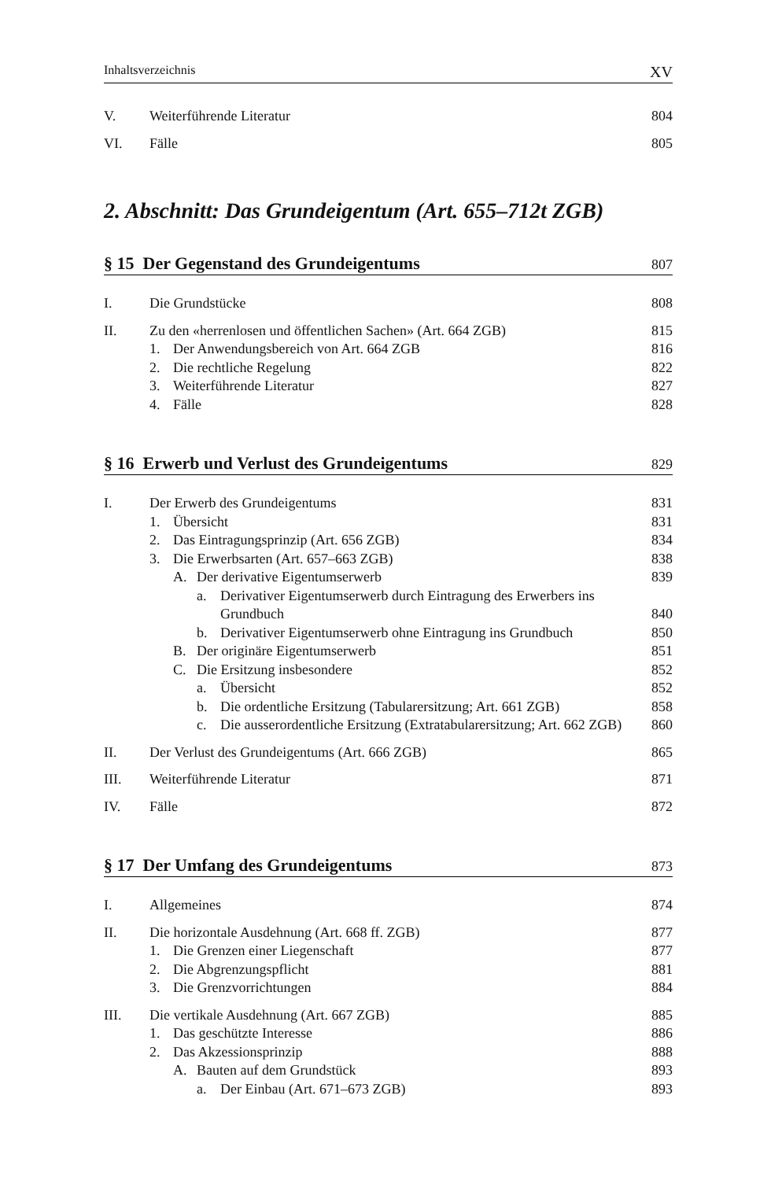Inhaltsverzeichnis XV
V. Weiterführende Literatur 804
VI. Fälle 805
2. Abschnitt: Das Grundeigentum (Art. 655–712t ZGB)
§ 15 Der Gegenstand des Grundeigentums 807
I. Die Grundstücke 808
II. Zu den «herrenlosen und öffentlichen Sachen» (Art. 664 ZGB) 815
1. Der Anwendungsbereich von Art. 664 ZGB 816
2. Die rechtliche Regelung 822
3. Weiterführende Literatur 827
4. Fälle 828
§ 16 Erwerb und Verlust des Grundeigentums 829
I. Der Erwerb des Grundeigentums 831
1. Übersicht 831
2. Das Eintragungsprinzip (Art. 656 ZGB) 834
3. Die Erwerbsarten (Art. 657–663 ZGB) 838
A. Der derivative Eigentumserwerb 839
a. Derivativer Eigentumserwerb durch Eintragung des Erwerbers ins Grundbuch 840
b. Derivativer Eigentumserwerb ohne Eintragung ins Grundbuch 850
B. Der originäre Eigentumserwerb 851
C. Die Ersitzung insbesondere 852
a. Übersicht 852
b. Die ordentliche Ersitzung (Tabularersitzung; Art. 661 ZGB) 858
c. Die ausserordentliche Ersitzung (Extratabularersitzung; Art. 662 ZGB) 860
II. Der Verlust des Grundeigentums (Art. 666 ZGB) 865
III. Weiterführende Literatur 871
IV. Fälle 872
§ 17 Der Umfang des Grundeigentums 873
I. Allgemeines 874
II. Die horizontale Ausdehnung (Art. 668 ff. ZGB) 877
1. Die Grenzen einer Liegenschaft 877
2. Die Abgrenzungspflicht 881
3. Die Grenzvorrichtungen 884
III. Die vertikale Ausdehnung (Art. 667 ZGB) 885
1. Das geschützte Interesse 886
2. Das Akzessionsprinzip 888
A. Bauten auf dem Grundstück 893
a. Der Einbau (Art. 671–673 ZGB) 893